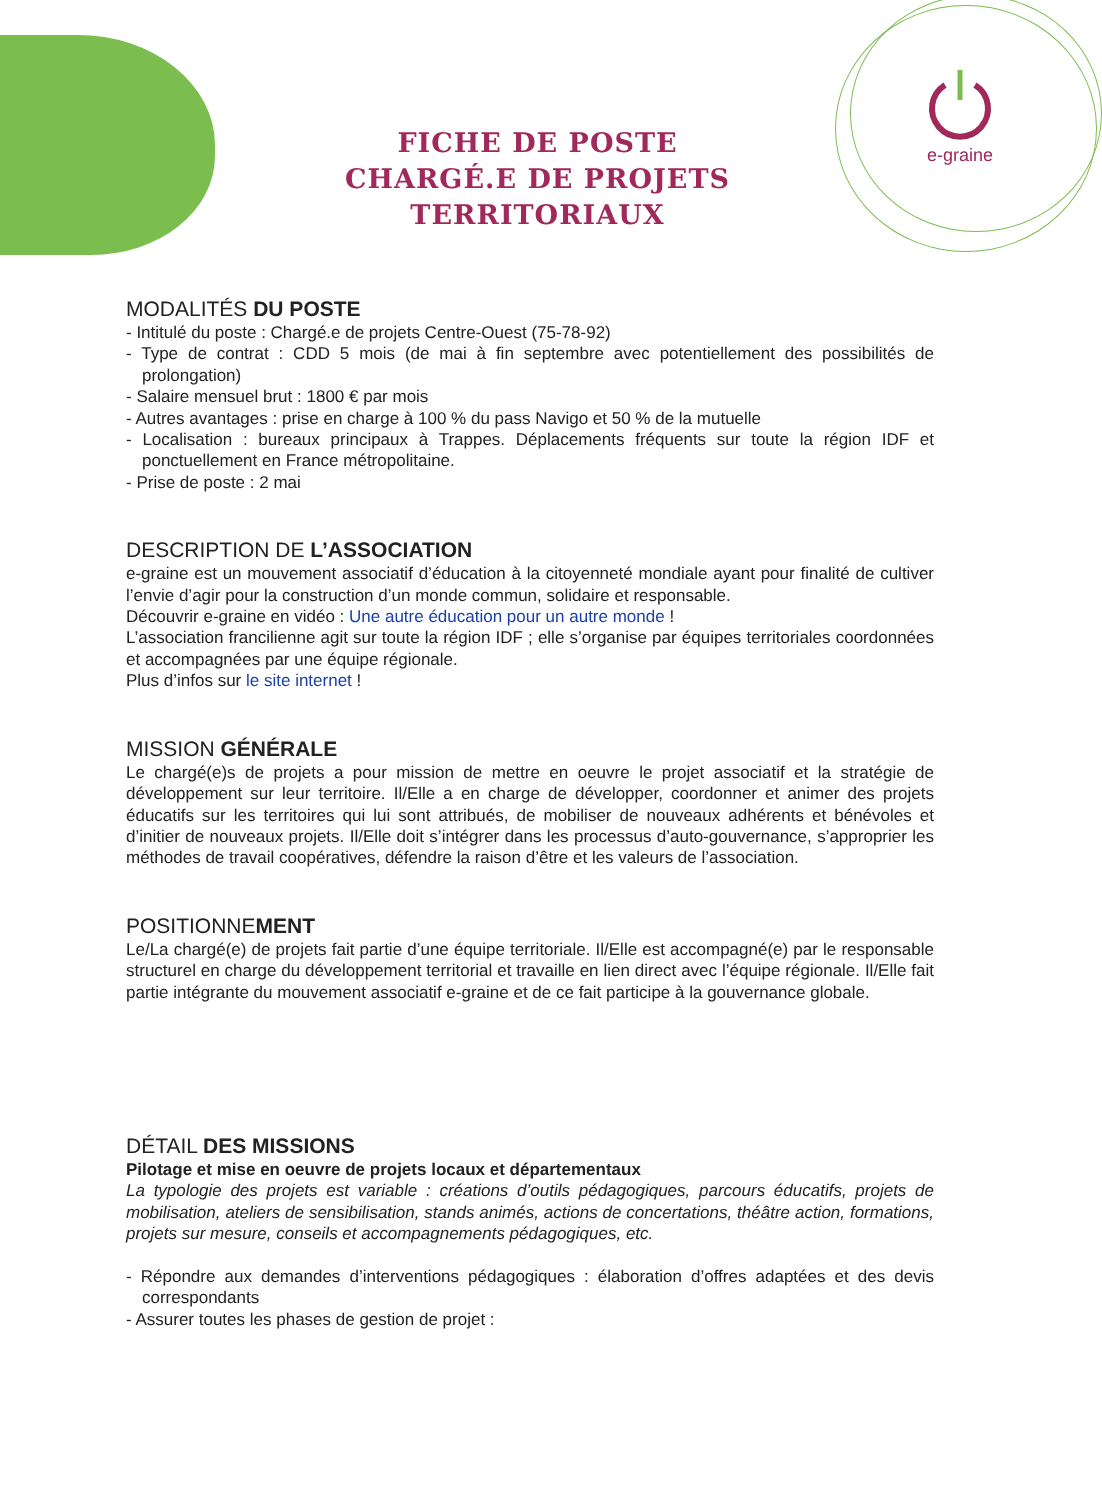FICHE DE POSTE
CHARGÉ.E DE PROJETS TERRITORIAUX
e-graine
MODALITÉS DU POSTE
- Intitulé du poste : Chargé.e de projets Centre-Ouest (75-78-92)
- Type de contrat : CDD 5 mois (de mai à fin septembre avec potentiellement des possibilités de prolongation)
- Salaire mensuel brut : 1800 € par mois
- Autres avantages : prise en charge à 100 % du pass Navigo et 50 % de la mutuelle
- Localisation : bureaux principaux à Trappes. Déplacements fréquents sur toute la région IDF et ponctuellement en France métropolitaine.
- Prise de poste : 2 mai
DESCRIPTION DE L’ASSOCIATION
e-graine est un mouvement associatif d’éducation à la citoyenneté mondiale ayant pour finalité de cultiver l’envie d’agir pour la construction d’un monde commun, solidaire et responsable.
Découvrir e-graine en vidéo : Une autre éducation pour un autre monde !
L’association francilienne agit sur toute la région IDF ; elle s’organise par équipes territoriales coordonnées et accompagnées par une équipe régionale.
Plus d’infos sur le site internet !
MISSION GÉNÉRALE
Le chargé(e)s de projets a pour mission de mettre en oeuvre le projet associatif et la stratégie de développement sur leur territoire. Il/Elle a en charge de développer, coordonner et animer des projets éducatifs sur les territoires qui lui sont attribués, de mobiliser de nouveaux adhérents et bénévoles et d’initier de nouveaux projets. Il/Elle doit s’intégrer dans les processus d’auto-gouvernance, s’approprier les méthodes de travail coopératives, défendre la raison d’être et les valeurs de l’association.
POSITIONNEMENT
Le/La chargé(e) de projets fait partie d’une équipe territoriale. Il/Elle est accompagné(e) par le responsable structurel en charge du développement territorial et travaille en lien direct avec l’équipe régionale. Il/Elle fait partie intégrante du mouvement associatif e-graine et de ce fait participe à la gouvernance globale.
DÉTAIL DES MISSIONS
Pilotage et mise en oeuvre de projets locaux et départementaux
La typologie des projets est variable : créations d’outils pédagogiques, parcours éducatifs, projets de mobilisation, ateliers de sensibilisation, stands animés, actions de concertations, théâtre action, formations, projets sur mesure, conseils et accompagnements pédagogiques, etc.
- Répondre aux demandes d’interventions pédagogiques : élaboration d’offres adaptées et des devis correspondants
- Assurer toutes les phases de gestion de projet :